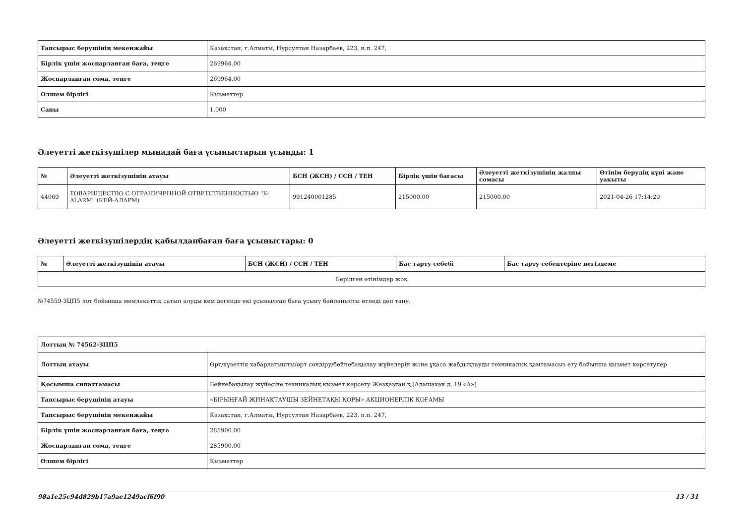| Тапсырыс берушінің мекенжайы | Казахстан, г.Алматы, Нурсултан Назарбаев, 223, н.п. 247, |
| Бірлік үшін жоспарланған баға, теңге | 269964.00 |
| Жоспарланған сома, теңге | 269964.00 |
| Өлшем бірлігі | Қызметтер |
| Саны | 1.000 |
Әлеуетті жеткізушілер мынадай баға ұсыныстарын ұсынды: 1
| № | Әлеуетті жеткізушінің атауы | БСН (ЖСН) / ССН / ТЕН | Бірлік үшін бағасы | Әлеуетті жеткізушінің жалпы сомасы | Өтінім берудің күні және уақыты |
| --- | --- | --- | --- | --- | --- |
| 44069 | ТОВАРИЩЕСТВО С ОГРАНИЧЕННОЙ ОТВЕТСТВЕННОСТЬЮ "K-ALARM" (КЕЙ-АЛАРМ) | 991240001285 | 215000.00 | 215000.00 | 2021-04-26 17:14:29 |
Әлеуетті жеткізушілердің қабылданбаған баға ұсыныстары: 0
| № | Әлеуетті жеткізушінің атауы | БСН (ЖСН) / ССН / ТЕН | Бас тарту себебі | Бас тарту себептеріне негіздеме |
| --- | --- | --- | --- | --- |
| Берілген өтінімдер жоқ | | | | |
№74559-ЗЦП5 лот бойынша мемлекеттік сатып алуды кем дегенде екі ұсынылған баға ұсыну байланысты өтпеді деп тану.
| Лоттың № 74562-ЗЦП5 | |
| --- | --- |
| Лоттың атауы | Өрт/күзеттік хабарлағышты/өрт сөндіру/бейнебақылау жүйелерін және ұқаса жабдықтауды техникалық қамтамасыз ету бойынша қызмет көрсетулер |
| Қосымша сипаттамасы | Бейнебақылау жүйесіне техникалық қызмет көрсету Жезқазған қ.(Алашахан д, 19 «А») |
| Тапсырыс берушінің атауы | «БІРЫҢҒАЙ ЖИНАҚТАУШЫ ЗЕЙНЕТАҚЫ ҚОРЫ» АКЦИОНЕРЛІК ҚОҒАМЫ |
| Тапсырыс берушінің мекенжайы | Казахстан, г.Алматы, Нурсултан Назарбаев, 223, н.п. 247, |
| Бірлік үшін жоспарланған баға, теңге | 285900.00 |
| Жоспарланған сома, теңге | 285900.00 |
| Өлшем бірлігі | Қызметтер |
98a1e25c94d829b17a9ae1249acf6f90 13 / 31